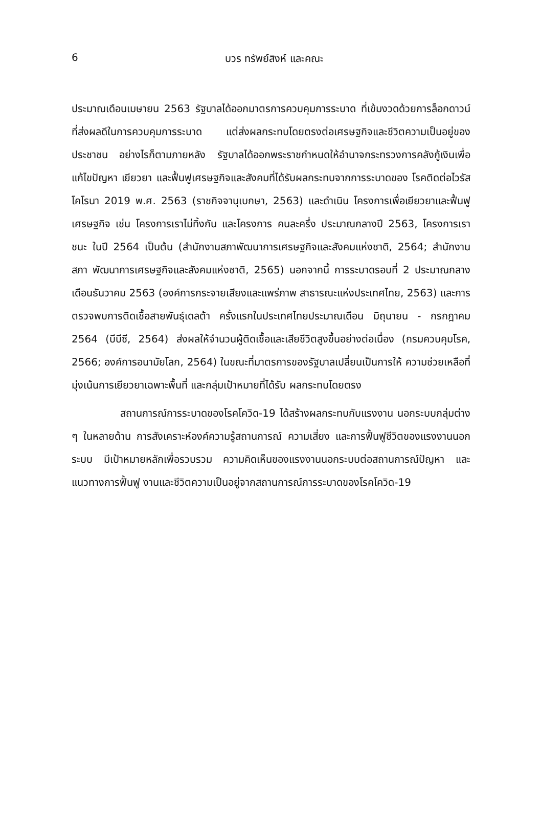6
บวร ทรัพย์สิงห์ และคณะ
ประมาณเดือนเมษายน 2563 รัฐบาลได้ออกมาตรการควบคุมการระบาด ที่เข้มงวดด้วยการล็อกดาวน์ที่ส่งผลดีในการควบคุมการระบาด แต่ส่งผลกระทบโดยตรงต่อเศรษฐกิจและชีวิตความเป็นอยู่ของประชาชน อย่างไรก็ตามภายหลัง รัฐบาลได้ออกพระราชกำหนดให้อำนาจกระทรวงการคลังกู้เงินเพื่อแก้ไขปัญหา เยียวยา และฟื้นฟูเศรษฐกิจและสังคมที่ได้รับผลกระทบจากการระบาดของ โรคติดต่อไวรัสโคโรนา 2019 พ.ศ. 2563 (ราชกิจจานุเบกษา, 2563) และดำเนิน โครงการเพื่อเยียวยาและฟื้นฟูเศรษฐกิจ เช่น โครงการเราไม่ทิ้งกัน และโครงการ คนละครึ่ง ประมาณกลางปี 2563, โครงการเราชนะ ในปี 2564 เป็นต้น (สำนักงานสภาพัฒนาการเศรษฐกิจและสังคมแห่งชาติ, 2564; สำนักงานสภา พัฒนาการเศรษฐกิจและสังคมแห่งชาติ, 2565) นอกจากนี้ การระบาดรอบที่ 2 ประมาณกลางเดือนธันวาคม 2563 (องค์การกระจายเสียงและแพร่ภาพ สาธารณะแห่งประเทศไทย, 2563) และการตรวจพบการติดเชื้อสายพันธุ์เดลต้า ครั้งแรกในประเทศไทยประมาณเดือน มิถุนายน - กรกฎาคม 2564 (บีบีซี, 2564) ส่งผลให้จำนวนผู้ติดเชื้อและเสียชีวิตสูงขึ้นอย่างต่อเนื่อง (กรมควบคุมโรค, 2566; องค์การอนามัยโลก, 2564) ในขณะที่มาตรการของรัฐบาลเปลี่ยนเป็นการให้ ความช่วยเหลือที่มุ่งเน้นการเยียวยาเฉพาะพื้นที่ และกลุ่มเป้าหมายที่ได้รับ ผลกระทบโดยตรง
สถานการณ์การระบาดของโรคโควิด-19 ได้สร้างผลกระทบกับแรงงาน นอกระบบกลุ่มต่าง ๆ ในหลายด้าน การสังเคราะห์องค์ความรู้สถานการณ์ ความเสี่ยง และการฟื้นฟูชีวิตของแรงงานนอกระบบ มีเป้าหมายหลักเพื่อรวบรวม ความคิดเห็นของแรงงานนอกระบบต่อสถานการณ์ปัญหา และแนวทางการฟื้นฟู งานและชีวิตความเป็นอยู่จากสถานการณ์การระบาดของโรคโควิด-19